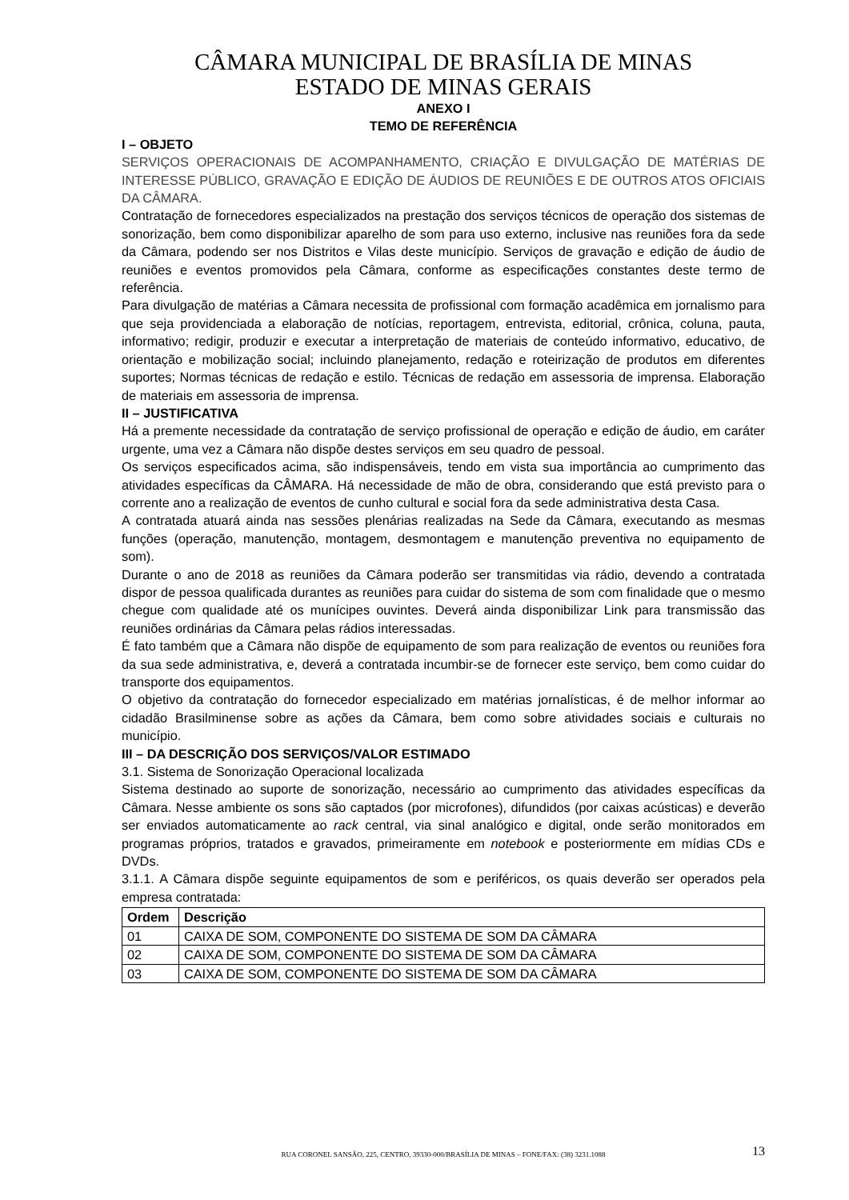CÂMARA MUNICIPAL DE BRASÍLIA DE MINAS
ESTADO DE MINAS GERAIS
ANEXO I
TEMO DE REFERÊNCIA
I – OBJETO
SERVIÇOS OPERACIONAIS DE ACOMPANHAMENTO, CRIAÇÃO E DIVULGAÇÃO DE MATÉRIAS DE INTERESSE PÚBLICO, GRAVAÇÃO E EDIÇÃO DE ÁUDIOS DE REUNIÕES E DE OUTROS ATOS OFICIAIS DA CÂMARA.
Contratação de fornecedores especializados na prestação dos serviços técnicos de operação dos sistemas de sonorização, bem como disponibilizar aparelho de som para uso externo, inclusive nas reuniões fora da sede da Câmara, podendo ser nos Distritos e Vilas deste município. Serviços de gravação e edição de áudio de reuniões e eventos promovidos pela Câmara, conforme as especificações constantes deste termo de referência.
Para divulgação de matérias a Câmara necessita de profissional com formação acadêmica em jornalismo para que seja providenciada a elaboração de notícias, reportagem, entrevista, editorial, crônica, coluna, pauta, informativo; redigir, produzir e executar a interpretação de materiais de conteúdo informativo, educativo, de orientação e mobilização social; incluindo planejamento, redação e roteirização de produtos em diferentes suportes; Normas técnicas de redação e estilo. Técnicas de redação em assessoria de imprensa. Elaboração de materiais em assessoria de imprensa.
II – JUSTIFICATIVA
Há a premente necessidade da contratação de serviço profissional de operação e edição de áudio, em caráter urgente, uma vez a Câmara não dispõe destes serviços em seu quadro de pessoal.
Os serviços especificados acima, são indispensáveis, tendo em vista sua importância ao cumprimento das atividades específicas da CÂMARA. Há necessidade de mão de obra, considerando que está previsto para o corrente ano a realização de eventos de cunho cultural e social fora da sede administrativa desta Casa.
A contratada atuará ainda nas sessões plenárias realizadas na Sede da Câmara, executando as mesmas funções (operação, manutenção, montagem, desmontagem e manutenção preventiva no equipamento de som).
Durante o ano de 2018 as reuniões da Câmara poderão ser transmitidas via rádio, devendo a contratada dispor de pessoa qualificada durantes as reuniões para cuidar do sistema de som com finalidade que o mesmo chegue com qualidade até os munícipes ouvintes. Deverá ainda disponibilizar Link para transmissão das reuniões ordinárias da Câmara pelas rádios interessadas.
É fato também que a Câmara não dispõe de equipamento de som para realização de eventos ou reuniões fora da sua sede administrativa, e, deverá a contratada incumbir-se de fornecer este serviço, bem como cuidar do transporte dos equipamentos.
O objetivo da contratação do fornecedor especializado em matérias jornalísticas, é de melhor informar ao cidadão Brasilminense sobre as ações da Câmara, bem como sobre atividades sociais e culturais no município.
III – DA DESCRIÇÃO DOS SERVIÇOS/VALOR ESTIMADO
3.1. Sistema de Sonorização Operacional localizada
Sistema destinado ao suporte de sonorização, necessário ao cumprimento das atividades específicas da Câmara. Nesse ambiente os sons são captados (por microfones), difundidos (por caixas acústicas) e deverão ser enviados automaticamente ao rack central, via sinal analógico e digital, onde serão monitorados em programas próprios, tratados e gravados, primeiramente em notebook e posteriormente em mídias CDs e DVDs.
3.1.1. A Câmara dispõe seguinte equipamentos de som e periféricos, os quais deverão ser operados pela empresa contratada:
| Ordem | Descrição |
| --- | --- |
| 01 | CAIXA DE SOM, COMPONENTE DO SISTEMA DE SOM DA CÂMARA |
| 02 | CAIXA DE SOM, COMPONENTE DO SISTEMA DE SOM DA CÂMARA |
| 03 | CAIXA DE SOM, COMPONENTE DO SISTEMA DE SOM DA CÂMARA |
RUA CORONEL SANSÃO, 225, CENTRO, 39330-000/BRASÍLIA DE MINAS – FONE/FAX: (38) 3231.1088
13